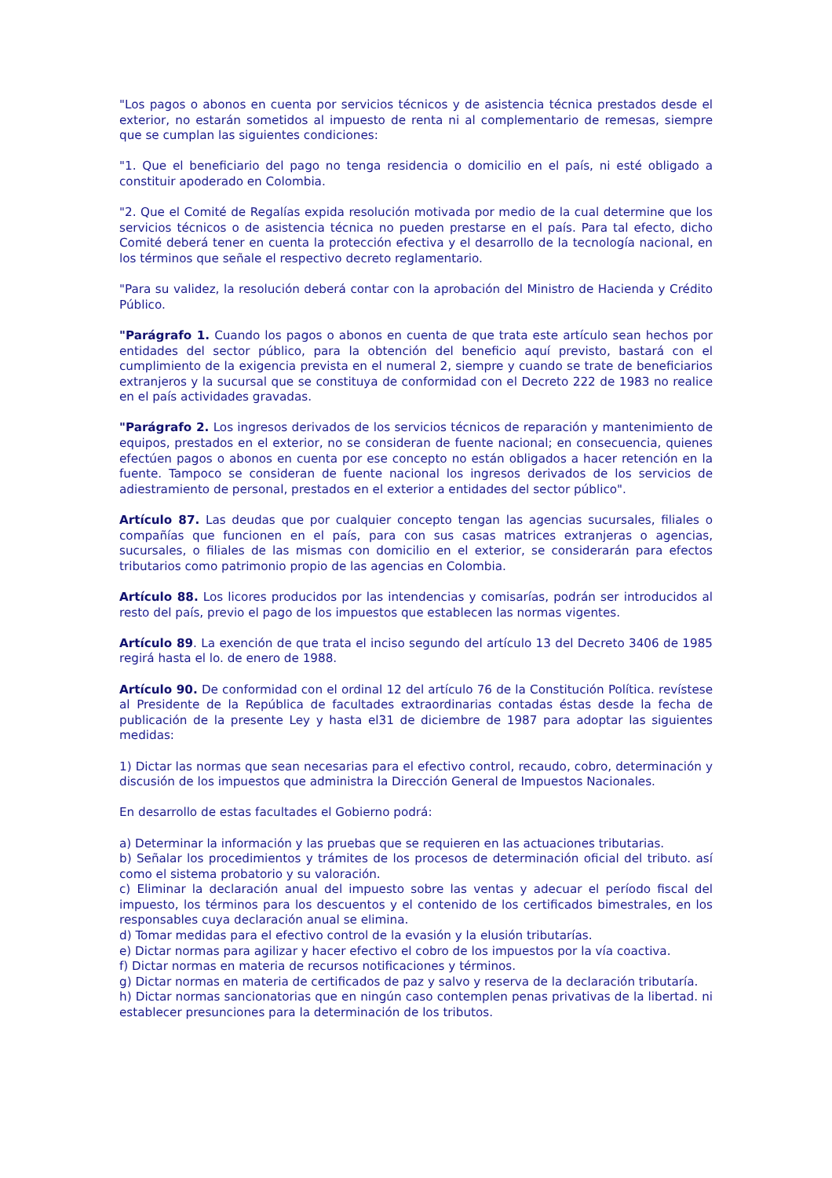"Los pagos o abonos en cuenta por servicios técnicos y de asistencia técnica prestados desde el exterior, no estarán sometidos al impuesto de renta ni al complementario de remesas, siempre que se cumplan las siguientes condiciones:
"1. Que el beneficiario del pago no tenga residencia o domicilio en el país, ni esté obligado a constituir apoderado en Colombia.
"2. Que el Comité de Regalías expida resolución motivada por medio de la cual determine que los servicios técnicos o de asistencia técnica no pueden prestarse en el país. Para tal efecto, dicho Comité deberá tener en cuenta la protección efectiva y el desarrollo de la tecnología nacional, en los términos que señale el respectivo decreto reglamentario.
"Para su validez, la resolución deberá contar con la aprobación del Ministro de Hacienda y Crédito Público.
"Parágrafo 1. Cuando los pagos o abonos en cuenta de que trata este artículo sean hechos por entidades del sector público, para la obtención del beneficio aquí previsto, bastará con el cumplimiento de la exigencia prevista en el numeral 2, siempre y cuando se trate de beneficiarios extranjeros y la sucursal que se constituya de conformidad con el Decreto 222 de 1983 no realice en el país actividades gravadas.
"Parágrafo 2. Los ingresos derivados de los servicios técnicos de reparación y mantenimiento de equipos, prestados en el exterior, no se consideran de fuente nacional; en consecuencia, quienes efectúen pagos o abonos en cuenta por ese concepto no están obligados a hacer retención en la fuente. Tampoco se consideran de fuente nacional los ingresos derivados de los servicios de adiestramiento de personal, prestados en el exterior a entidades del sector público".
Artículo 87. Las deudas que por cualquier concepto tengan las agencias sucursales, filiales o compañías que funcionen en el país, para con sus casas matrices extranjeras o agencias, sucursales, o filiales de las mismas con domicilio en el exterior, se considerarán para efectos tributarios como patrimonio propio de las agencias en Colombia.
Artículo 88. Los licores producidos por las intendencias y comisarías, podrán ser introducidos al resto del país, previo el pago de los impuestos que establecen las normas vigentes.
Artículo 89. La exención de que trata el inciso segundo del artículo 13 del Decreto 3406 de 1985 regirá hasta el lo. de enero de 1988.
Artículo 90. De conformidad con el ordinal 12 del artículo 76 de la Constitución Política. revístese al Presidente de la República de facultades extraordinarias contadas éstas desde la fecha de publicación de la presente Ley y hasta el31 de diciembre de 1987 para adoptar las siguientes medidas:
1) Dictar las normas que sean necesarias para el efectivo control, recaudo, cobro, determinación y discusión de los impuestos que administra la Dirección General de Impuestos Nacionales.
En desarrollo de estas facultades el Gobierno podrá:
a) Determinar la información y las pruebas que se requieren en las actuaciones tributarias.
b) Señalar los procedimientos y trámites de los procesos de determinación oficial del tributo. así como el sistema probatorio y su valoración.
c) Eliminar la declaración anual del impuesto sobre las ventas y adecuar el período fiscal del impuesto, los términos para los descuentos y el contenido de los certificados bimestrales, en los responsables cuya declaración anual se elimina.
d) Tomar medidas para el efectivo control de la evasión y la elusión tributarías.
e) Dictar normas para agilizar y hacer efectivo el cobro de los impuestos por la vía coactiva.
f) Dictar normas en materia de recursos notificaciones y términos.
g) Dictar normas en materia de certificados de paz y salvo y reserva de la declaración tributaría.
h) Dictar normas sancionatorias que en ningún caso contemplen penas privativas de la libertad. ni establecer presunciones para la determinación de los tributos.